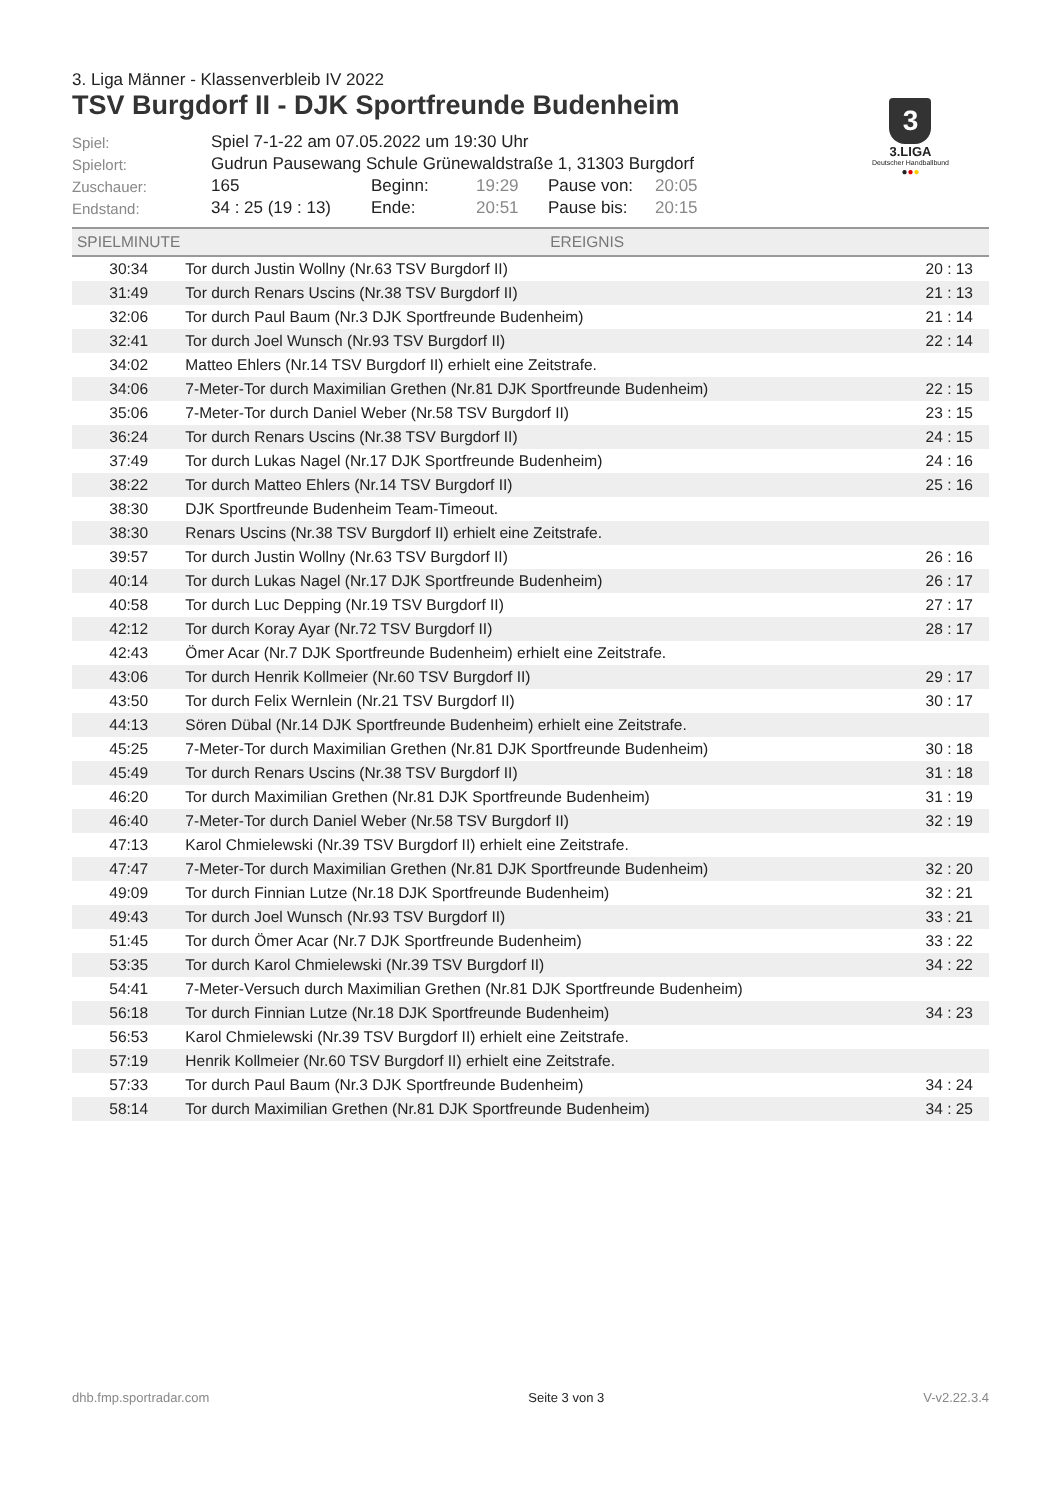3. Liga Männer - Klassenverbleib IV 2022
TSV Burgdorf II - DJK Sportfreunde Budenheim
3
3.LIGA
Deutscher Handballbund
●●●
| Spiel: | Spiel 7-1-22 am 07.05.2022 um 19:30 Uhr | | | | |
| Spielort: | Gudrun Pausewang Schule Grünewaldstraße 1, 31303 Burgdorf | | | | |
| Zuschauer: | 165 | Beginn: | 19:29 | Pause von: | 20:05 |
| Endstand: | 34 : 25 (19 : 13) | Ende: | 20:51 | Pause bis: | 20:15 |
| SPIELMINUTE | EREIGNIS | |
| --- | --- | --- |
| 30:34 | Tor durch Justin Wollny (Nr.63 TSV Burgdorf II) | 20 : 13 |
| 31:49 | Tor durch Renars Uscins (Nr.38 TSV Burgdorf II) | 21 : 13 |
| 32:06 | Tor durch Paul Baum (Nr.3 DJK Sportfreunde Budenheim) | 21 : 14 |
| 32:41 | Tor durch Joel Wunsch (Nr.93 TSV Burgdorf II) | 22 : 14 |
| 34:02 | Matteo Ehlers (Nr.14 TSV Burgdorf II) erhielt eine Zeitstrafe. | |
| 34:06 | 7-Meter-Tor durch Maximilian Grethen (Nr.81 DJK Sportfreunde Budenheim) | 22 : 15 |
| 35:06 | 7-Meter-Tor durch Daniel Weber (Nr.58 TSV Burgdorf II) | 23 : 15 |
| 36:24 | Tor durch Renars Uscins (Nr.38 TSV Burgdorf II) | 24 : 15 |
| 37:49 | Tor durch Lukas Nagel (Nr.17 DJK Sportfreunde Budenheim) | 24 : 16 |
| 38:22 | Tor durch Matteo Ehlers (Nr.14 TSV Burgdorf II) | 25 : 16 |
| 38:30 | DJK Sportfreunde Budenheim Team-Timeout. | |
| 38:30 | Renars Uscins (Nr.38 TSV Burgdorf II) erhielt eine Zeitstrafe. | |
| 39:57 | Tor durch Justin Wollny (Nr.63 TSV Burgdorf II) | 26 : 16 |
| 40:14 | Tor durch Lukas Nagel (Nr.17 DJK Sportfreunde Budenheim) | 26 : 17 |
| 40:58 | Tor durch Luc Depping (Nr.19 TSV Burgdorf II) | 27 : 17 |
| 42:12 | Tor durch Koray Ayar (Nr.72 TSV Burgdorf II) | 28 : 17 |
| 42:43 | Ömer Acar (Nr.7 DJK Sportfreunde Budenheim) erhielt eine Zeitstrafe. | |
| 43:06 | Tor durch Henrik Kollmeier (Nr.60 TSV Burgdorf II) | 29 : 17 |
| 43:50 | Tor durch Felix Wernlein (Nr.21 TSV Burgdorf II) | 30 : 17 |
| 44:13 | Sören Dübal (Nr.14 DJK Sportfreunde Budenheim) erhielt eine Zeitstrafe. | |
| 45:25 | 7-Meter-Tor durch Maximilian Grethen (Nr.81 DJK Sportfreunde Budenheim) | 30 : 18 |
| 45:49 | Tor durch Renars Uscins (Nr.38 TSV Burgdorf II) | 31 : 18 |
| 46:20 | Tor durch Maximilian Grethen (Nr.81 DJK Sportfreunde Budenheim) | 31 : 19 |
| 46:40 | 7-Meter-Tor durch Daniel Weber (Nr.58 TSV Burgdorf II) | 32 : 19 |
| 47:13 | Karol Chmielewski (Nr.39 TSV Burgdorf II) erhielt eine Zeitstrafe. | |
| 47:47 | 7-Meter-Tor durch Maximilian Grethen (Nr.81 DJK Sportfreunde Budenheim) | 32 : 20 |
| 49:09 | Tor durch Finnian Lutze (Nr.18 DJK Sportfreunde Budenheim) | 32 : 21 |
| 49:43 | Tor durch Joel Wunsch (Nr.93 TSV Burgdorf II) | 33 : 21 |
| 51:45 | Tor durch Ömer Acar (Nr.7 DJK Sportfreunde Budenheim) | 33 : 22 |
| 53:35 | Tor durch Karol Chmielewski (Nr.39 TSV Burgdorf II) | 34 : 22 |
| 54:41 | 7-Meter-Versuch durch Maximilian Grethen (Nr.81 DJK Sportfreunde Budenheim) | |
| 56:18 | Tor durch Finnian Lutze (Nr.18 DJK Sportfreunde Budenheim) | 34 : 23 |
| 56:53 | Karol Chmielewski (Nr.39 TSV Burgdorf II) erhielt eine Zeitstrafe. | |
| 57:19 | Henrik Kollmeier (Nr.60 TSV Burgdorf II) erhielt eine Zeitstrafe. | |
| 57:33 | Tor durch Paul Baum (Nr.3 DJK Sportfreunde Budenheim) | 34 : 24 |
| 58:14 | Tor durch Maximilian Grethen (Nr.81 DJK Sportfreunde Budenheim) | 34 : 25 |
dhb.fmp.sportradar.com Seite 3 von 3 V-v2.22.3.4